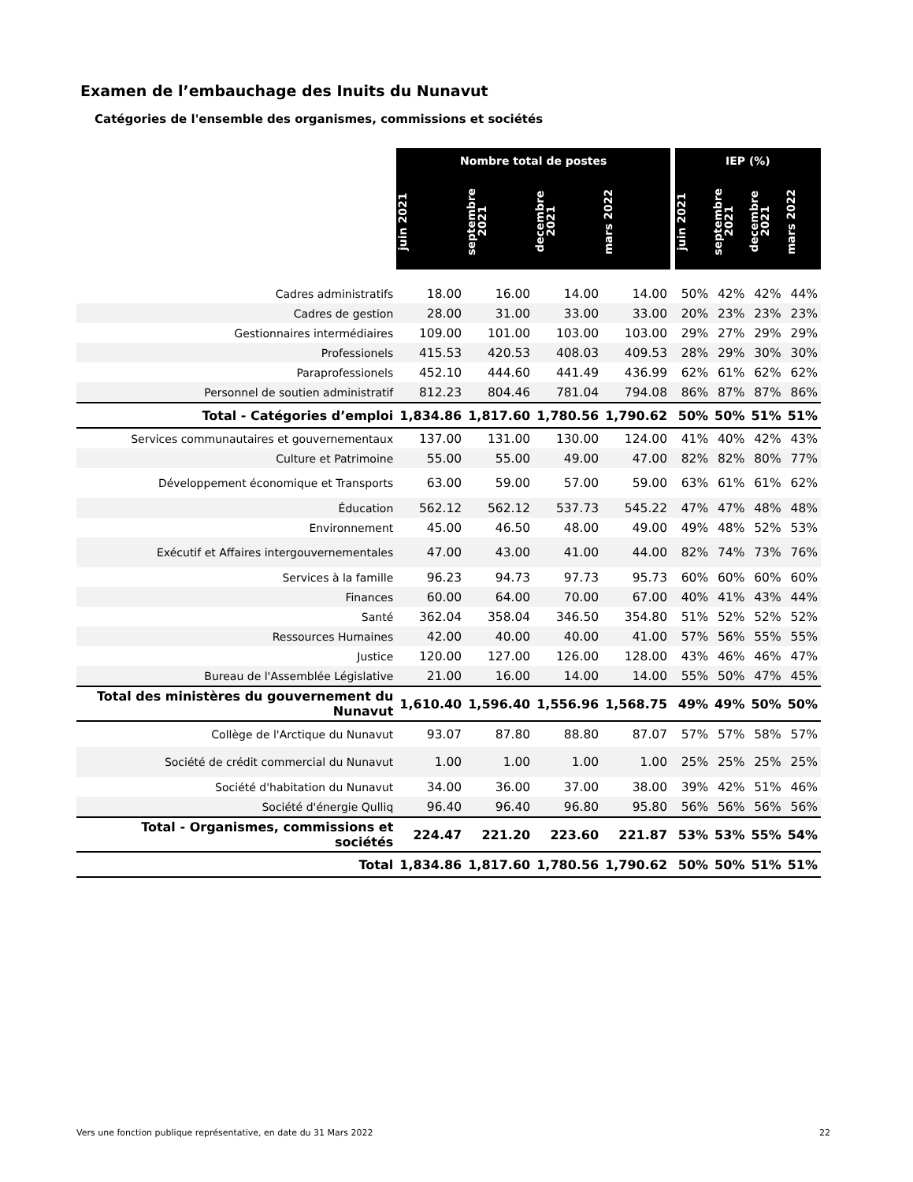Examen de l’embauchage des Inuits du Nunavut
Catégories de l'ensemble des organismes, commissions et sociétés
| | Nombre total de postes | | | | | IEP (%) | | | |
| | juin 2021 | septembre 2021 | decembre 2021 | mars 2022 | | juin 2021 | septembre 2021 | decembre 2021 | mars 2022 |
| Cadres administratifs | 18.00 | 16.00 | 14.00 | 14.00 | | 50% | 42% | 42% | 44% |
| Cadres de gestion | 28.00 | 31.00 | 33.00 | 33.00 | | 20% | 23% | 23% | 23% |
| Gestionnaires intermédiaires | 109.00 | 101.00 | 103.00 | 103.00 | | 29% | 27% | 29% | 29% |
| Professionels | 415.53 | 420.53 | 408.03 | 409.53 | | 28% | 29% | 30% | 30% |
| Paraprofessionels | 452.10 | 444.60 | 441.49 | 436.99 | | 62% | 61% | 62% | 62% |
| Personnel de soutien administratif | 812.23 | 804.46 | 781.04 | 794.08 | | 86% | 87% | 87% | 86% |
| Total - Catégories d’emploi | 1,834.86 | 1,817.60 | 1,780.56 | 1,790.62 | | 50% | 50% | 51% | 51% |
| Services communautaires et gouvernementaux | 137.00 | 131.00 | 130.00 | 124.00 | | 41% | 40% | 42% | 43% |
| Culture et Patrimoine | 55.00 | 55.00 | 49.00 | 47.00 | | 82% | 82% | 80% | 77% |
| Développement économique et Transports | 63.00 | 59.00 | 57.00 | 59.00 | | 63% | 61% | 61% | 62% |
| Éducation | 562.12 | 562.12 | 537.73 | 545.22 | | 47% | 47% | 48% | 48% |
| Environnement | 45.00 | 46.50 | 48.00 | 49.00 | | 49% | 48% | 52% | 53% |
| Exécutif et Affaires intergouvernementales | 47.00 | 43.00 | 41.00 | 44.00 | | 82% | 74% | 73% | 76% |
| Services à la famille | 96.23 | 94.73 | 97.73 | 95.73 | | 60% | 60% | 60% | 60% |
| Finances | 60.00 | 64.00 | 70.00 | 67.00 | | 40% | 41% | 43% | 44% |
| Santé | 362.04 | 358.04 | 346.50 | 354.80 | | 51% | 52% | 52% | 52% |
| Ressources Humaines | 42.00 | 40.00 | 40.00 | 41.00 | | 57% | 56% | 55% | 55% |
| Justice | 120.00 | 127.00 | 126.00 | 128.00 | | 43% | 46% | 46% | 47% |
| Bureau de l'Assemblée Législative | 21.00 | 16.00 | 14.00 | 14.00 | | 55% | 50% | 47% | 45% |
| Total des ministères du gouvernement du Nunavut | 1,610.40 | 1,596.40 | 1,556.96 | 1,568.75 | | 49% | 49% | 50% | 50% |
| Collège de l'Arctique du Nunavut | 93.07 | 87.80 | 88.80 | 87.07 | | 57% | 57% | 58% | 57% |
| Société de crédit commercial du Nunavut | 1.00 | 1.00 | 1.00 | 1.00 | | 25% | 25% | 25% | 25% |
| Société d'habitation du Nunavut | 34.00 | 36.00 | 37.00 | 38.00 | | 39% | 42% | 51% | 46% |
| Société d'énergie Qulliq | 96.40 | 96.40 | 96.80 | 95.80 | | 56% | 56% | 56% | 56% |
| Total - Organismes, commissions et sociétés | 224.47 | 221.20 | 223.60 | 221.87 | | 53% | 53% | 55% | 54% |
| Total | 1,834.86 | 1,817.60 | 1,780.56 | 1,790.62 | | 50% | 50% | 51% | 51% |
Vers une fonction publique représentative, en date du 31 Mars 2022
22